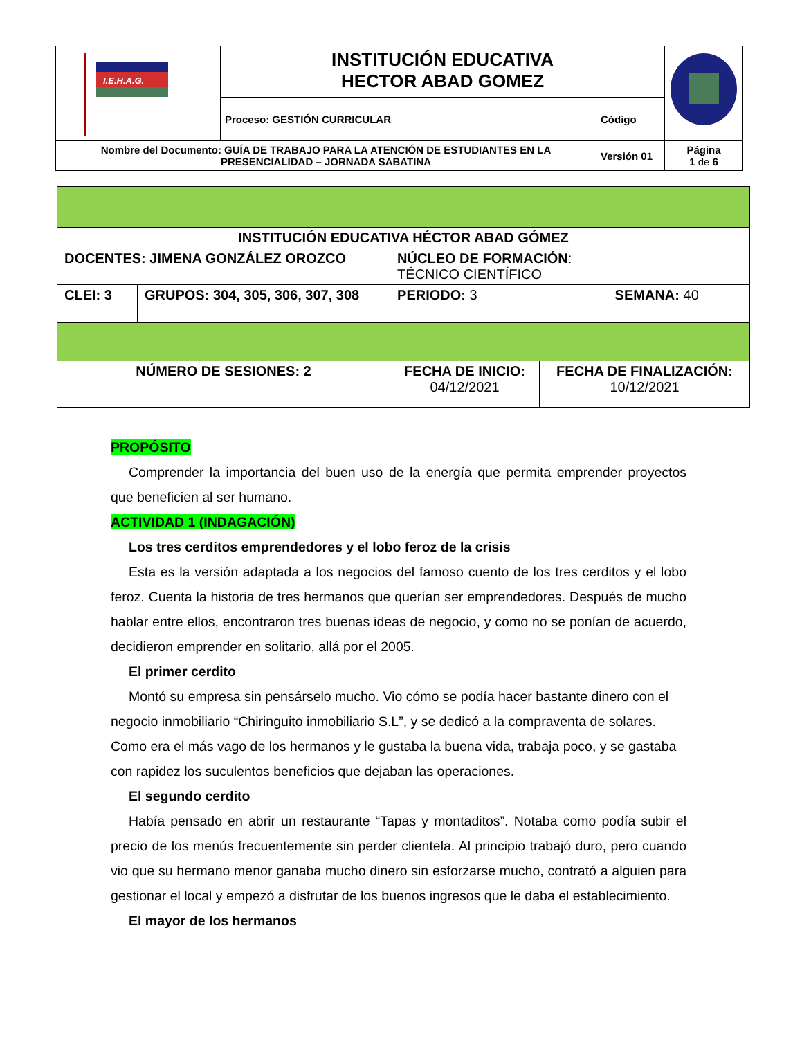| I.E.H.A.G. | INSTITUCIÓN EDUCATIVA HECTOR ABAD GOMEZ | | |
| | Proceso: GESTIÓN CURRICULAR | Código | |
| Nombre del Documento: GUÍA DE TRABAJO PARA LA ATENCIÓN DE ESTUDIANTES EN LA PRESENCIALIDAD – JORNADA SABATINA | | Versión 01 | Página 1 de 6 |
| INSTITUCIÓN EDUCATIVA HÉCTOR ABAD GÓMEZ | | | | | |
| DOCENTES: JIMENA GONZÁLEZ OROZCO | | | NÚCLEO DE FORMACIÓN : TÉCNICO CIENTÍFICO | | |
| CLEI: 3 | GRUPOS: 304, 305, 306, 307, 308 | | PERIODO: 3 | | SEMANA: 40 |
| NÚMERO DE SESIONES: 2 | | FECHA DE INICIO: 04/12/2021 | | FECHA DE FINALIZACIÓN: 10/12/2021 | |
PROPÓSITO
Comprender la importancia del buen uso de la energía que permita emprender proyectos que beneficien al ser humano.
ACTIVIDAD 1 (INDAGACIÓN)
Los tres cerditos emprendedores y el lobo feroz de la crisis
Esta es la versión adaptada a los negocios del famoso cuento de los tres cerditos y el lobo feroz. Cuenta la historia de tres hermanos que querían ser emprendedores. Después de mucho hablar entre ellos, encontraron tres buenas ideas de negocio, y como no se ponían de acuerdo, decidieron emprender en solitario, allá por el 2005.
El primer cerdito
Montó su empresa sin pensárselo mucho. Vio cómo se podía hacer bastante dinero con el negocio inmobiliario “Chiringuito inmobiliario S.L”, y se dedicó a la compraventa de solares. Como era el más vago de los hermanos y le gustaba la buena vida, trabaja poco, y se gastaba con rapidez los suculentos beneficios que dejaban las operaciones.
El segundo cerdito
Había pensado en abrir un restaurante “Tapas y montaditos”. Notaba como podía subir el precio de los menús frecuentemente sin perder clientela. Al principio trabajó duro, pero cuando vio que su hermano menor ganaba mucho dinero sin esforzarse mucho, contrató a alguien para gestionar el local y empezó a disfrutar de los buenos ingresos que le daba el establecimiento.
El mayor de los hermanos